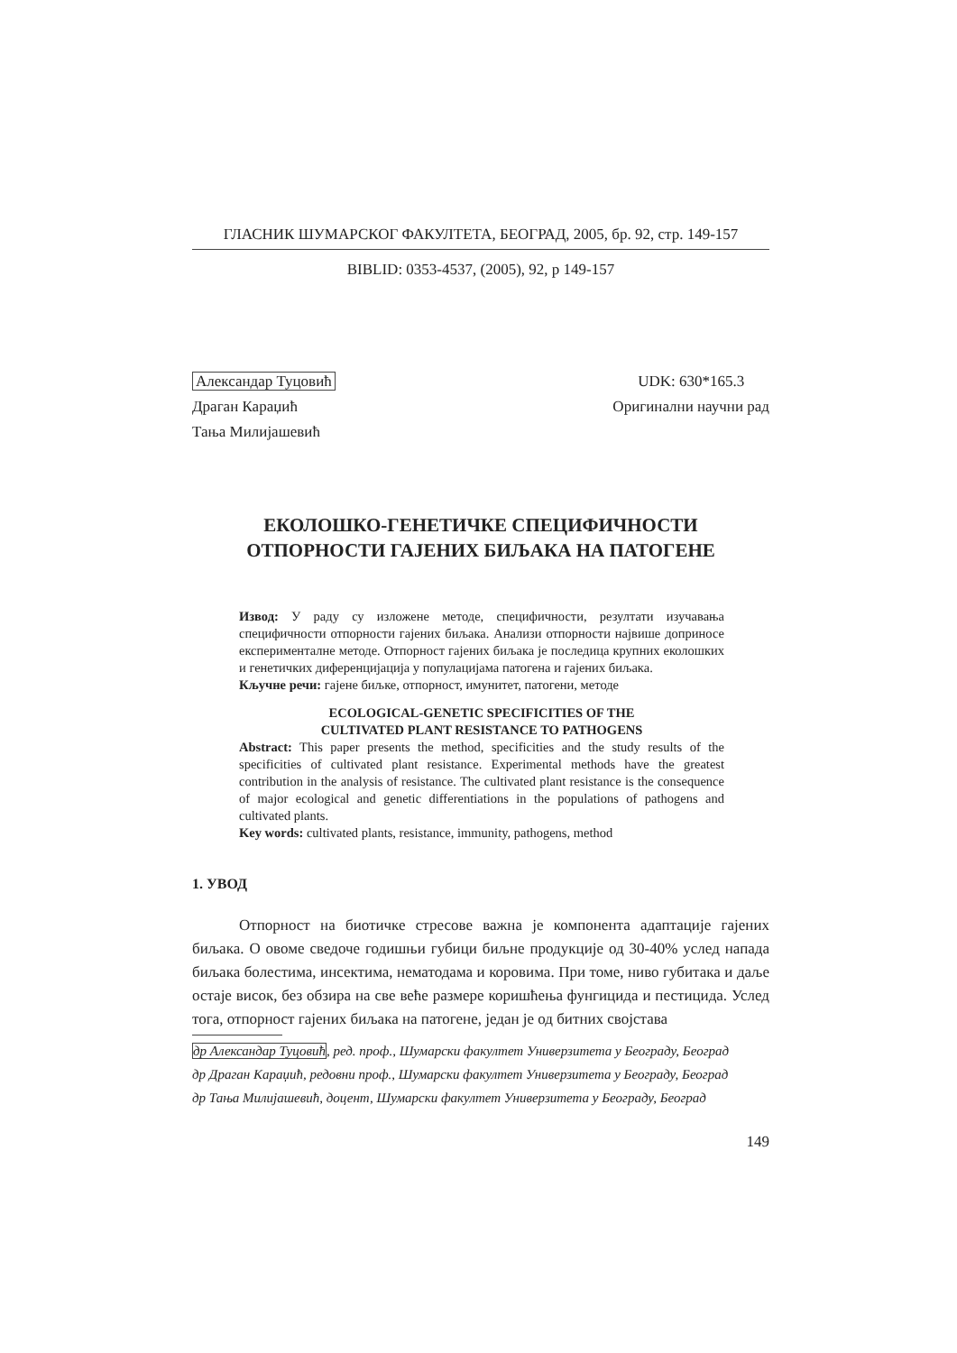ГЛАСНИК ШУМАРСКОГ ФАКУЛТЕТА, БЕОГРАД, 2005, бр. 92, стр. 149-157
BIBLID: 0353-4537, (2005), 92, p 149-157
Александар Туцовић
Драган Караџић
Тања Милијашевић
UDK: 630*165.3
Оригинални научни рад
ЕКОЛОШКО-ГЕНЕТИЧКЕ СПЕЦИФИЧНОСТИ
ОТПОРНОСТИ ГАЈЕНИХ БИЉАКА НА ПАТОГЕНЕ
Извод: У раду су изложене методе, специфичности, резултати изучавања специфичности отпорности гајених биљака. Анализи отпорности највише доприносе експерименталне методе. Отпорност гајених биљака је последица крупних еколошких и генетичких диференцијација у популацијама патогена и гајених биљака.
Кључне речи: гајене биљке, отпорност, имунитет, патогени, методе
ECOLOGICAL-GENETIC SPECIFICITIES OF THE
CULTIVATED PLANT RESISTANCE TO PATHOGENS
Abstract: This paper presents the method, specificities and the study results of the specificities of cultivated plant resistance. Experimental methods have the greatest contribution in the analysis of resistance. The cultivated plant resistance is the consequence of major ecological and genetic differentiations in the populations of pathogens and cultivated plants.
Key words: cultivated plants, resistance, immunity, pathogens, method
1. УВОД
Отпорност на биотичке стресове важна је компонента адаптације гајених биљака. О овоме сведоче годишњи губици биљне продукције од 30-40% услед напада биљака болестима, инсектима, нематодама и коровима. При томе, ниво губитака и даље остаје висок, без обзира на све веће размере коришћења фунгицида и пестицида. Услед тога, отпорност гајених биљака на патогене, један је од битних својстава
др Александар Туцовић, ред. проф., Шумарски факултет Универзитета у Београду, Београд
др Драган Караџић, редовни проф., Шумарски факултет Универзитета у Београду, Београд
др Тања Милијашевић, доцент, Шумарски факултет Универзитета у Београду, Београд
149